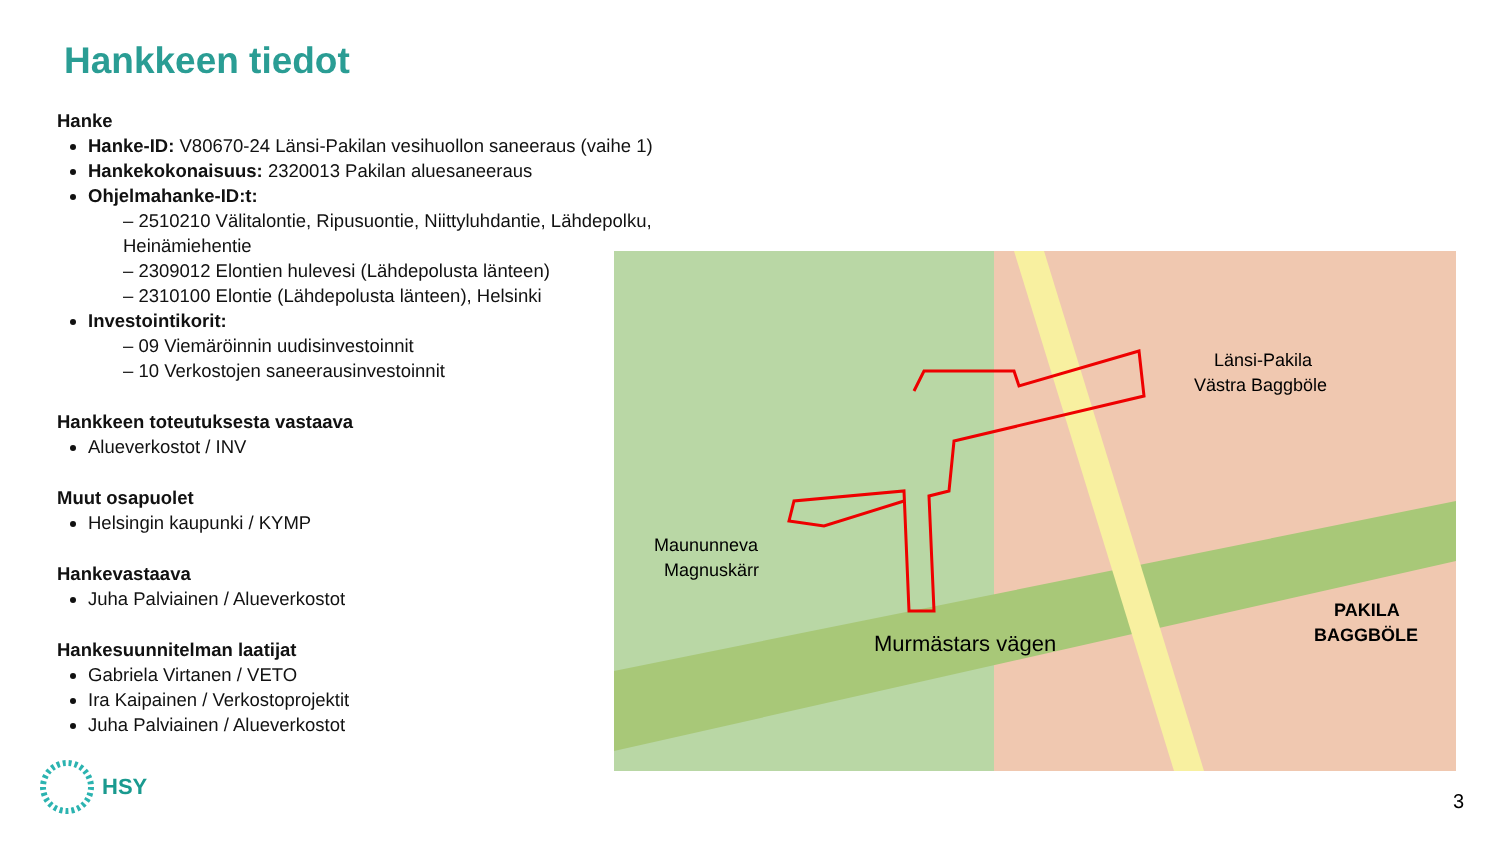Hankkeen tiedot
Hanke
Hanke-ID: V80670-24 Länsi-Pakilan vesihuollon saneeraus (vaihe 1)
Hankekokonaisuus: 2320013 Pakilan aluesaneeraus
Ohjelmahanke-ID:t:
– 2510210 Välitalontie, Ripusuontie, Niittyluhdantie, Lähdepolku, Heinämiehentie
– 2309012 Elontien hulevesi (Lähdepolusta länteen)
– 2310100 Elontie (Lähdepolusta länteen), Helsinki
Investointikorit:
– 09 Viemäröinnin uudisinvestoinnit
– 10 Verkostojen saneerausinvestoinnit
Hankkeen toteutuksesta vastaava
Alueverkostot / INV
Muut osapuolet
Helsingin kaupunki / KYMP
Hankevastaava
Juha Palviainen / Alueverkostot
Hankesuunnitelman laatijat
Gabriela Virtanen / VETO
Ira Kaipainen / Verkostoprojektit
Juha Palviainen / Alueverkostot
Länsi-Pakila
Västra Baggböle
Maununneva
Magnuskärr
PAKILA
BAGGBÖLE
Murmästars vägen
HSY
3